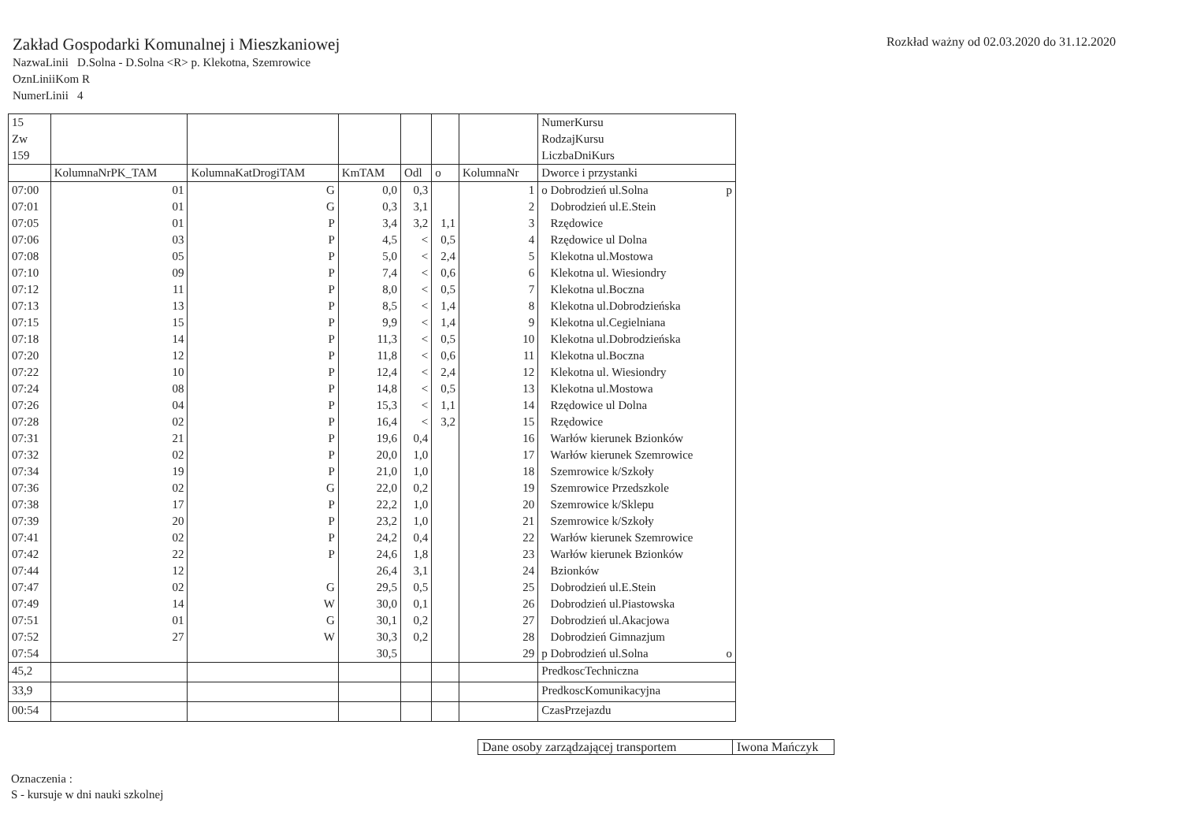Zakład Gospodarki Komunalnej i Mieszkaniowej
NazwaLinii D.Solna - D.Solna <R> p. Klekotna, Szemrowice
OznLiniiKom R
NumerLinii 4
Rozkład ważny od 02.03.2020 do 31.12.2020
| 15 Zw 159 | | | | | | | NumerKursu RodzajKursu LiczbaDniKurs |
| | KolumnaNrPK_TAM | KolumnaKatDrogiTAM | KmTAM | Odl | o | KolumnaNr | Dworce i przystanki |
| 07:00 | 01 | G | 0,0 | 0,3 | | 1 | o Dobrodzień ul.Solna p |
| 07:01 | 01 | G | 0,3 | 3,1 | | 2 | Dobrodzień ul.E.Stein |
| 07:05 | 01 | P | 3,4 | 3,2 | 1,1 | 3 | Rzędowice |
| 07:06 | 03 | P | 4,5 | < | 0,5 | 4 | Rzędowice ul Dolna |
| 07:08 | 05 | P | 5,0 | < | 2,4 | 5 | Klekotna ul.Mostowa |
| 07:10 | 09 | P | 7,4 | < | 0,6 | 6 | Klekotna ul. Wiesiondry |
| 07:12 | 11 | P | 8,0 | < | 0,5 | 7 | Klekotna ul.Boczna |
| 07:13 | 13 | P | 8,5 | < | 1,4 | 8 | Klekotna ul.Dobrodzieńska |
| 07:15 | 15 | P | 9,9 | < | 1,4 | 9 | Klekotna ul.Cegielniana |
| 07:18 | 14 | P | 11,3 | < | 0,5 | 10 | Klekotna ul.Dobrodzieńska |
| 07:20 | 12 | P | 11,8 | < | 0,6 | 11 | Klekotna ul.Boczna |
| 07:22 | 10 | P | 12,4 | < | 2,4 | 12 | Klekotna ul. Wiesiondry |
| 07:24 | 08 | P | 14,8 | < | 0,5 | 13 | Klekotna ul.Mostowa |
| 07:26 | 04 | P | 15,3 | < | 1,1 | 14 | Rzędowice ul Dolna |
| 07:28 | 02 | P | 16,4 | < | 3,2 | 15 | Rzędowice |
| 07:31 | 21 | P | 19,6 | 0,4 | | 16 | Warłów kierunek Bzionków |
| 07:32 | 02 | P | 20,0 | 1,0 | | 17 | Warłów kierunek Szemrowice |
| 07:34 | 19 | P | 21,0 | 1,0 | | 18 | Szemrowice k/Szkoły |
| 07:36 | 02 | G | 22,0 | 0,2 | | 19 | Szemrowice Przedszkole |
| 07:38 | 17 | P | 22,2 | 1,0 | | 20 | Szemrowice k/Sklepu |
| 07:39 | 20 | P | 23,2 | 1,0 | | 21 | Szemrowice k/Szkoły |
| 07:41 | 02 | P | 24,2 | 0,4 | | 22 | Warłów kierunek Szemrowice |
| 07:42 | 22 | P | 24,6 | 1,8 | | 23 | Warłów kierunek Bzionków |
| 07:44 | 12 | | 26,4 | 3,1 | | 24 | Bzionków |
| 07:47 | 02 | G | 29,5 | 0,5 | | 25 | Dobrodzień ul.E.Stein |
| 07:49 | 14 | W | 30,0 | 0,1 | | 26 | Dobrodzień ul.Piastowska |
| 07:51 | 01 | G | 30,1 | 0,2 | | 27 | Dobrodzień ul.Akacjowa |
| 07:52 | 27 | W | 30,3 | 0,2 | | 28 | Dobrodzień Gimnazjum |
| 07:54 | | | 30,5 | | | 29 | p Dobrodzień ul.Solna o |
| 45,2 | | | | | | | PredkoscTechniczna |
| 33,9 | | | | | | | PredkoscKomunikacyjna |
| 00:54 | | | | | | | CzasPrzejazdu |
| Dane osoby zarządzającej transportem | Iwona Mańczyk |
Oznaczenia :
S - kursuje w dni nauki szkolnej